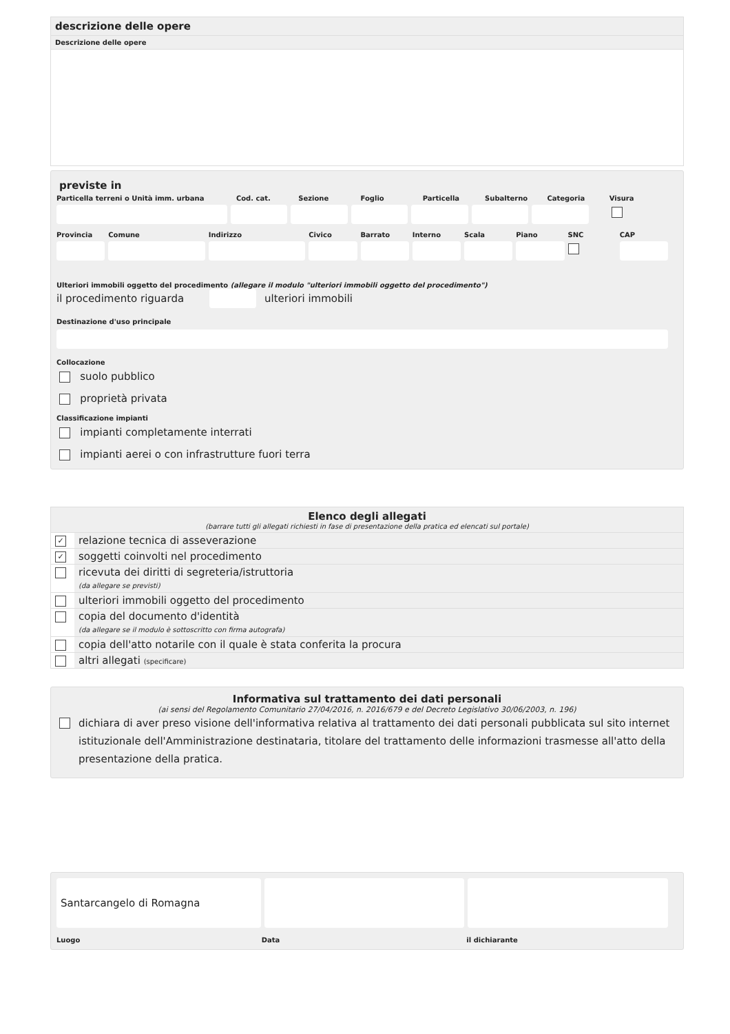descrizione delle opere
Descrizione delle opere
previste in
Particella terreni o Unità imm. urbana
Cod. cat. Sezione Foglio Particella Subalterno Categoria Visura
Provincia Comune Indirizzo Civico Barrato Interno Scala Piano SNC CAP
Ulteriori immobili oggetto del procedimento (allegare il modulo "ulteriori immobili oggetto del procedimento")
il procedimento riguarda ulteriori immobili
Destinazione d'uso principale
Collocazione
suolo pubblico
proprietà privata
Classificazione impianti
impianti completamente interrati
impianti aerei o con infrastrutture fuori terra
Elenco degli allegati
(barrare tutti gli allegati richiesti in fase di presentazione della pratica ed elencati sul portale)
| ✓ | relazione tecnica di asseverazione |
| ✓ | soggetti coinvolti nel procedimento |
| | ricevuta dei diritti di segreteria/istruttoria (da allegare se previsti) |
| | ulteriori immobili oggetto del procedimento |
| | copia del documento d'identità (da allegare se il modulo è sottoscritto con firma autografa) |
| | copia dell'atto notarile con il quale è stata conferita la procura |
| | altri allegati (specificare) |
Informativa sul trattamento dei dati personali
(ai sensi del Regolamento Comunitario 27/04/2016, n. 2016/679 e del Decreto Legislativo 30/06/2003, n. 196)
dichiara di aver preso visione dell'informativa relativa al trattamento dei dati personali pubblicata sul sito internet istituzionale dell'Amministrazione destinataria, titolare del trattamento delle informazioni trasmesse all'atto della presentazione della pratica.
Santarcangelo di Romagna
Luogo Data il dichiarante